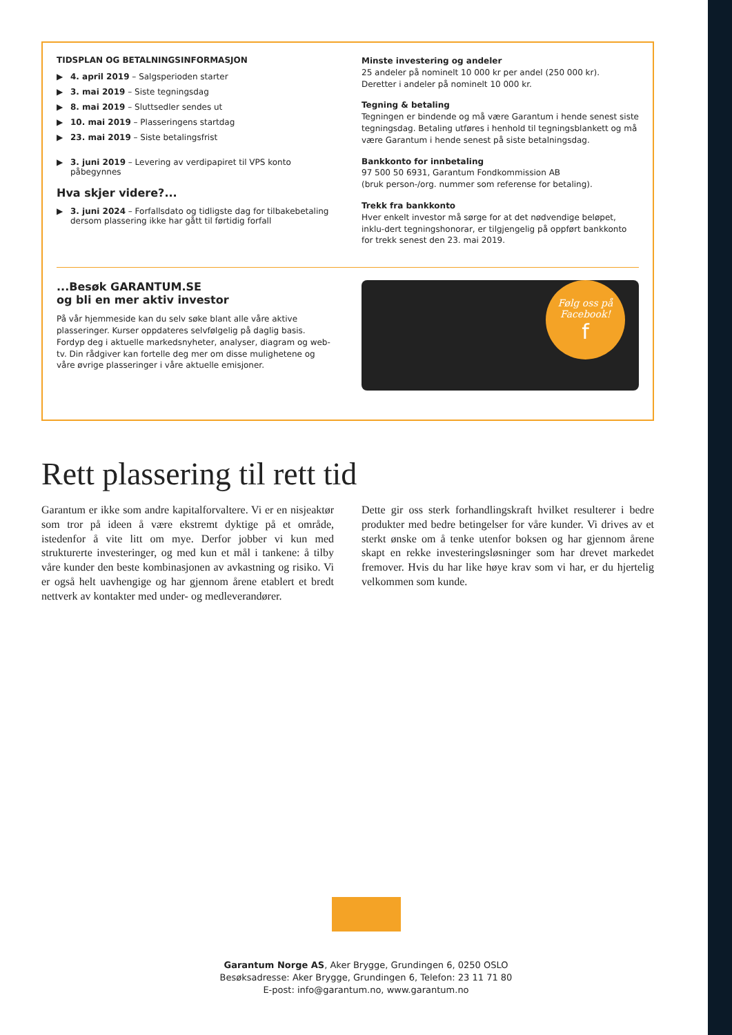TIDSPLAN OG BETALNINGSINFORMASJON
▶ 4. april 2019 – Salgsperioden starter
▶ 3. mai 2019 – Siste tegningsdag
▶ 8. mai 2019 – Sluttsedler sendes ut
▶ 10. mai 2019 – Plasseringens startdag
▶ 23. mai 2019 – Siste betalingsfrist
▶ 3. juni 2019 – Levering av verdipapiret til VPS konto påbegynnes
Hva skjer videre?...
▶ 3. juni 2024 – Forfallsdato og tidligste dag for tilbakebetaling dersom plassering ikke har gått til førtidig forfall
Minste investering og andeler
25 andeler på nominelt 10 000 kr per andel (250 000 kr).
Deretter i andeler på nominelt 10 000 kr.
Tegning & betaling
Tegningen er bindende og må være Garantum i hende senest siste tegningsdag. Betaling utføres i henhold til tegningsblankett og må være Garantum i hende senest på siste betalningsdag.
Bankkonto for innbetaling
97 500 50 6931, Garantum Fondkommission AB
(bruk person-/org. nummer som referense for betaling).
Trekk fra bankkonto
Hver enkelt investor må sørge for at det nødvendige beløpet, inklu-dert tegningshonorar, er tilgjengelig på oppført bankkonto for trekk senest den 23. mai 2019.
...Besøk GARANTUM.SE
og bli en mer aktiv investor
På vår hjemmeside kan du selv søke blant alle våre aktive plasseringer. Kurser oppdateres selvfølgelig på daglig basis. Fordyp deg i aktuelle markedsnyheter, analyser, diagram og web-tv. Din rådgiver kan fortelle deg mer om disse mulighetene og våre øvrige plasseringer i våre aktuelle emisjoner.
Følg oss på
Facebook!
f
Rett plassering til rett tid
Garantum er ikke som andre kapitalforvaltere. Vi er en nisjeaktør som tror på ideen å være ekstremt dyktige på et område, istedenfor å vite litt om mye. Derfor jobber vi kun med strukturerte investeringer, og med kun et mål i tankene: å tilby våre kunder den beste kombinasjonen av avkastning og risiko. Vi er også helt uavhengige og har gjennom årene etablert et bredt nettverk av kontakter med under- og medleverandører.
Dette gir oss sterk forhandlingskraft hvilket resulterer i bedre produkter med bedre betingelser for våre kunder. Vi drives av et sterkt ønske om å tenke utenfor boksen og har gjennom årene skapt en rekke investeringsløsninger som har drevet markedet fremover. Hvis du har like høye krav som vi har, er du hjertelig velkommen som kunde.
Garantum Norge AS, Aker Brygge, Grundingen 6, 0250 OSLO
Besøksadresse: Aker Brygge, Grundingen 6, Telefon: 23 11 71 80
E-post: info@garantum.no, www.garantum.no